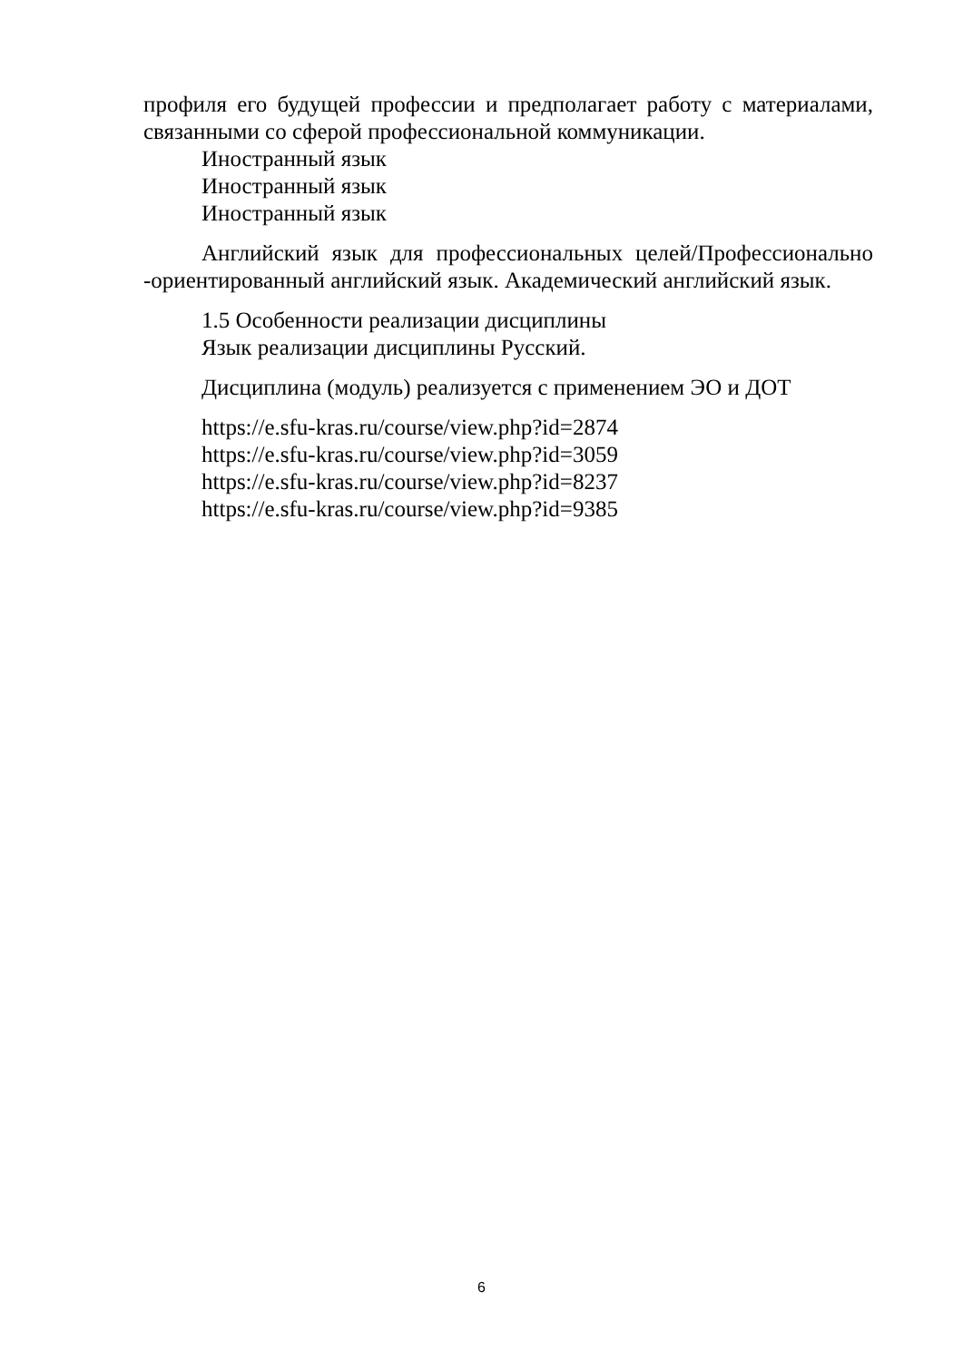профиля его будущей профессии и предполагает работу с материалами, связанными со сферой профессиональной коммуникации.
Иностранный язык
Иностранный язык
Иностранный язык
Английский язык для профессиональных целей/Профессионально -ориентированный английский язык. Академический английский язык.
1.5 Особенности реализации дисциплины
Язык реализации дисциплины Русский.
Дисциплина (модуль) реализуется с применением ЭО и ДОТ
https://e.sfu-kras.ru/course/view.php?id=2874
https://e.sfu-kras.ru/course/view.php?id=3059
https://e.sfu-kras.ru/course/view.php?id=8237
https://e.sfu-kras.ru/course/view.php?id=9385
6